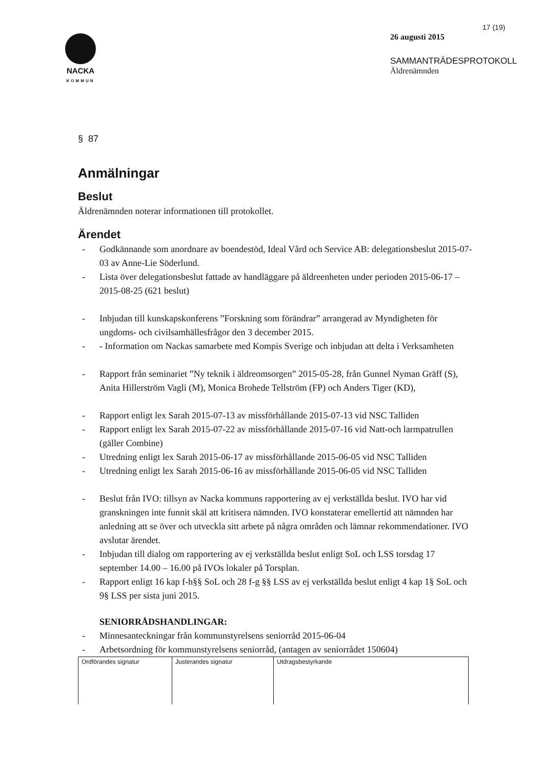NACKA
KOMMUN
17 (19)
26 augusti 2015
SAMMANTRÄDESPROTOKOLL
Äldrenämnden
§ 87
Anmälningar
Beslut
Äldrenämnden noterar informationen till protokollet.
Ärendet
- Godkännande som anordnare av boendestöd, Ideal Vård och Service AB: delegationsbeslut 2015-07-03 av Anne-Lie Söderlund.
- Lista över delegationsbeslut fattade av handläggare på äldreenheten under perioden 2015-06-17 – 2015-08-25 (621 beslut)
- Inbjudan till kunskapskonferens ”Forskning som förändrar” arrangerad av Myndigheten för ungdoms- och civilsamhällesfrågor den 3 december 2015.
- - Information om Nackas samarbete med Kompis Sverige och inbjudan att delta i Verksamheten
- Rapport från seminariet ”Ny teknik i äldreomsorgen” 2015-05-28, från Gunnel Nyman Gräff (S), Anita Hillerström Vagli (M), Monica Brohede Tellström (FP) och Anders Tiger (KD),
- Rapport enligt lex Sarah 2015-07-13 av missförhållande 2015-07-13 vid NSC Talliden
- Rapport enligt lex Sarah 2015-07-22 av missförhållande 2015-07-16 vid Natt-och larmpatrullen (gäller Combine)
- Utredning enligt lex Sarah 2015-06-17 av missförhållande 2015-06-05 vid NSC Talliden
- Utredning enligt lex Sarah 2015-06-16 av missförhållande 2015-06-05 vid NSC Talliden
- Beslut från IVO: tillsyn av Nacka kommuns rapportering av ej verkställda beslut. IVO har vid granskningen inte funnit skäl att kritisera nämnden. IVO konstaterar emellertid att nämnden har anledning att se över och utveckla sitt arbete på några områden och lämnar rekommendationer. IVO avslutar ärendet.
- Inbjudan till dialog om rapportering av ej verkställda beslut enligt SoL och LSS torsdag 17 september 14.00 – 16.00 på IVOs lokaler på Torsplan.
- Rapport enligt 16 kap f-h§§ SoL och 28 f-g §§ LSS av ej verkställda beslut enligt 4 kap 1§ SoL och 9§ LSS per sista juni 2015.
SENIORRÅDSHANDLINGAR:
- Minnesanteckningar från kommunstyrelsens seniorråd 2015-06-04
- Arbetsordning för kommunstyrelsens seniorråd, (antagen av seniorrådet 150604)
| Ordförandes signatur | Justerandes signatur | Utdragsbestyrkande |